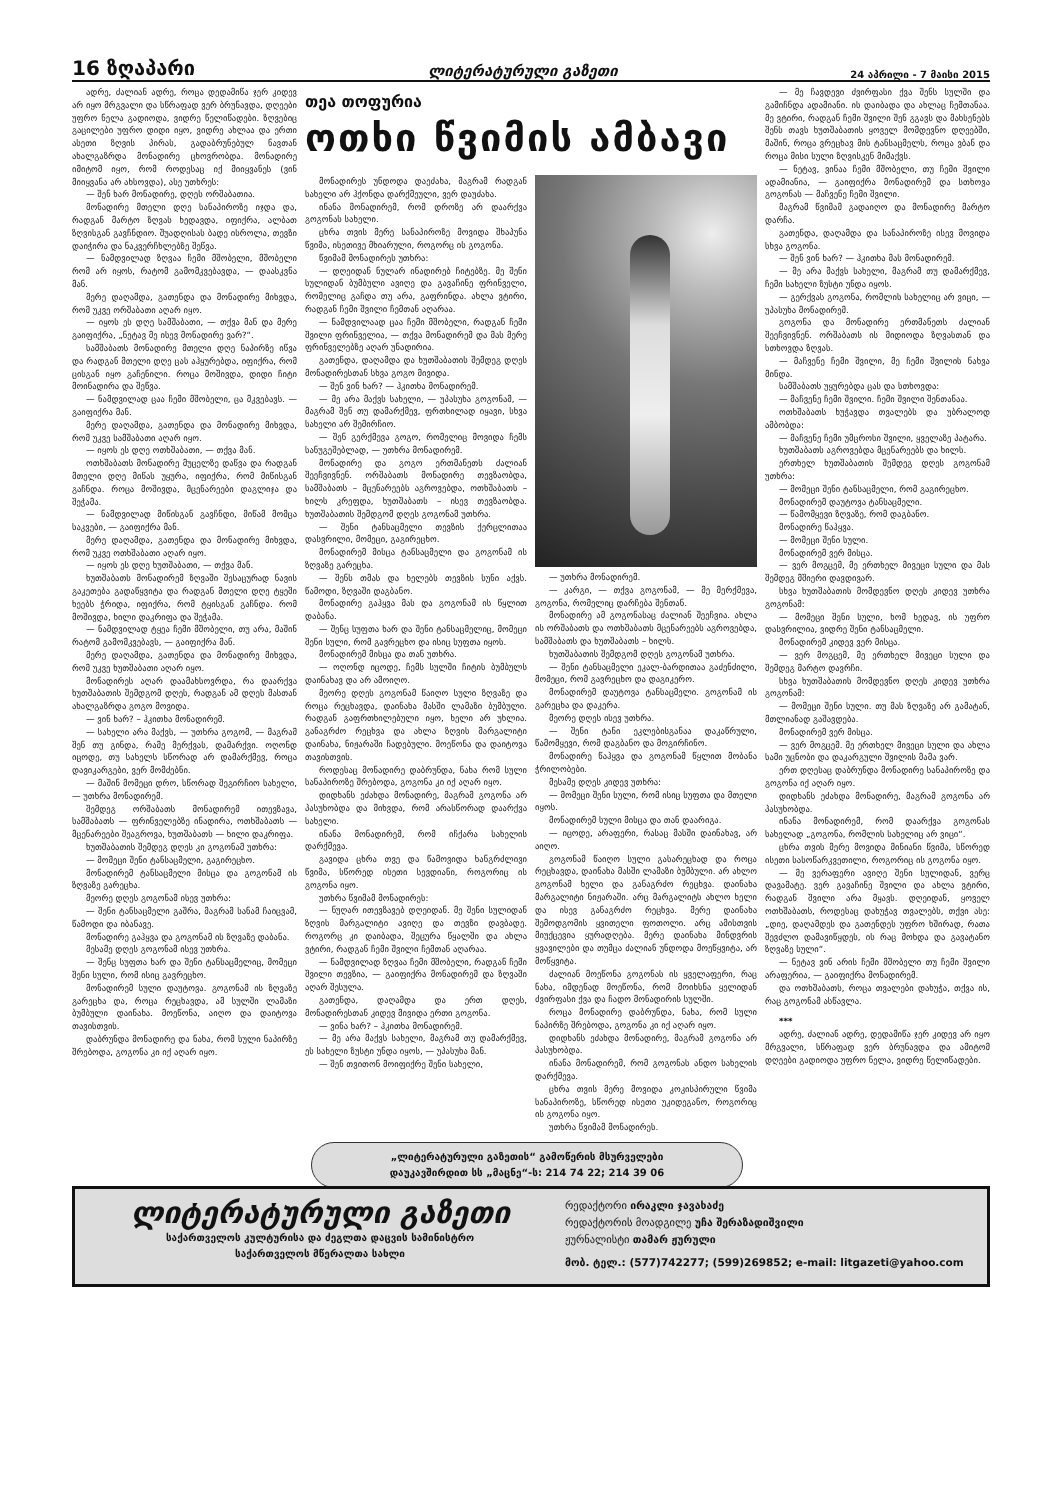16 ზღაპარი
ლიტერატურული გაზეთი
24 აპრილი - 7 მაისი 2015
ადრე, ძალიან ადრე, როცა დედამიწა ჯერ კიდევ არ იყო მრგვალი და სწრაფად ვერ ბრუნავდა, დღეები უფრო ნელა გადიოდა, ვიდრე წელიწადები. ზღვებიც გაცილები უფრო დიდი იყო, ვიდრე ახლაა და ერთი ასეთი ზღვის პირას, გადაბრუნებულ ნავთან ახალგაზრდა მონადირე ცხოვრობდა. მონადირე იმიტომ იყო, რომ როდესაც იქ მიიყვანეს (ვინ მიიყვანა არ ახსოვდა), ასე უთხრეს:
— შენ ხარ მონადირე, დღეს ორშაბათია.
მონადირე მთელი დღე სანაპიროზე იჯდა და, რადგან მარტო ზღვას ხედავდა, იფიქრა, ალბათ ზღვისგან გავჩნდიო. შუადღისას ბადე ისროლა, თევზი დაიჭირა და ნაკვერჩხლებზე შეწვა.
— ნამდვილად ზღვაა ჩემი მშობელი, მშობელი რომ არ იყოს, რატომ გამომკვებავდა, — დაასკვნა მან.
მერე დაღამდა, გათენდა და მონადირე მიხვდა, რომ უკვე ორშაბათი აღარ იყო.
— იყოს ეს დღე სამშაბათი, — თქვა მან და მერე გაიფიქრა, „ნეტავ მე ისევ მონადირე ვარ?“.
სამშაბათს მონადირე მთელი დღე ნაპირზე იწვა და რადგან მთელი დღე ცას აჰყურებდა, იფიქრა, რომ ცისგან იყო გაჩენილი. როცა მოშივდა, დიდი ჩიტი მოინადირა და შეწვა.
— ნამდვილად ცაა ჩემი მშობელი, ცა მკვებავს. — გაიფიქრა მან.
მერე დაღამდა, გათენდა და მონადირე მიხვდა, რომ უკვე სამშაბათი აღარ იყო.
— იყოს ეს დღე ოთხშაბათი, — თქვა მან.
ოთხშაბათს მონადირე მუცელზე დაწვა და რადგან მთელი დღე მიწას უყურა, იფიქრა, რომ მიწისგან გაჩნდა. როცა მოშივდა, მცენარეები დაგლიჯა და შეჭამა.
— ნამდვილად მიწისგან გავჩნდი, მიწამ მომცა საკვები, — გაიფიქრა მან.
მერე დაღამდა, გათენდა და მონადირე მიხვდა, რომ უკვე ოთხშაბათი აღარ იყო.
— იყოს ეს დღე ხუთშაბათი, — თქვა მან.
ხუთშაბათს მონადირემ ზღვაში შესაცურად ნავის გაკეთება გადაწყვიტა და რადგან მთელი დღე ტყეში ხეებს ჭრიდა, იფიქრა, რომ ტყისგან გაჩნდა. რომ მოშივდა, ხილი დაკრიფა და შეჭამა.
— ნამდვილად ტყეა ჩემი მშობელი, თუ არა, მაშინ რატომ გამომკვებავს, — გაიფიქრა მან.
მერე დაღამდა, გათენდა და მონადირე მიხვდა, რომ უკვე ხუთშაბათი აღარ იყო.
მონადირეს აღარ დაამახსოვრდა, რა დაარქვა ხუთშაბათის შემდგომ დღეს, რადგან ამ დღეს მასთან ახალგაზრდა გოგო მოვიდა.
— ვინ ხარ? – ჰკითხა მონადირემ.
— სახელი არა მაქვს, — უთხრა გოგომ, — მაგრამ შენ თუ გინდა, რამე მერქვას, დამარქვი. ოღონდ იცოდე, თუ სახელს სწორად არ დამარქმევ, როცა დავიკარგები, ვერ მომძებნი.
— მაშინ მომეცი დრო, სწორად შეგირჩიო სახელი, — უთხრა მონადირემ.
შემდეგ ორშაბათს მონადირემ ითევზავა, სამშაბათს — ფრინველებზე ინადირა, ოთხშაბათს — მცენარეები შეაგროვა, ხუთშაბათს — ხილი დაკრიფა.
ხუთშაბათის შემდეგ დღეს კი გოგონამ უთხრა:
— მომეცი შენი ტანსაცმელი, გაგირეცხო.
მონადირემ ტანსაცმელი მისცა და გოგონამ ის ზღვაზე გარეცხა.
მეორე დღეს გოგონამ ისევ უთხრა:
— შენი ტანსაცმელი გაშრა, მაგრამ სანამ ჩაიცვამ, წამოდი და იბანავე.
მონადირე გაჰყვა და გოგონამ ის ზღვაზე დაბანა.
მესამე დღეს გოგონამ ისევ უთხრა.
— შენც სუფთა ხარ და შენი ტანსაცმელიც, მომეცი შენი სული, რომ ისიც გავრეცხო.
მონადირემ სული დაუტოვა. გოგონამ ის ზღვაზე გარეცხა და, როცა რეცხავდა, ამ სულში ლამაზი ბუმბული დაინახა. მოეწონა, აიღო და დაიტოვა თავისთვის.
დაბრუნდა მონადირე და ნახა, რომ სული ნაპირზე შრებოდა, გოგონა კი იქ აღარ იყო.
თეა თოფურია
ოთხი წვიმის ამბავი
მონადირეს უნდოდა დაეძახა, მაგრამ რადგან სახელი არ ჰქონდა დარქმეული, ვერ დაუძახა.
ინანა მონადირემ, რომ დროზე არ დაარქვა გოგონას სახელი.
ცხრა თვის მერე სანაპიროზე მოვიდა შხაპუნა წვიმა, ისეთივე მხიარული, როგორც ის გოგონა.
წვიმამ მონადირეს უთხრა:
— დღეიდან ნულარ ინადირებ ჩიტებზე. მე შენი სულიდან ბუმბული ავიღე და გავაჩინე ფრინველი, რომელიც გაჩდა თუ არა, გაფრინდა. ახლა ვტირი, რადგან ჩემი შვილი ჩემთან აღარაა.
— ნამდვილაად ცაა ჩემი მშობელი, რადგან ჩემი შვილი ფრინველია, — თქვა მონადირემ და მას მერე ფრინველებზე აღარ უნადირია.
გათენდა, დაღამდა და ხუთშაბათის შემდეგ დღეს მონადირესთან სხვა გოგო მივიდა.
— შენ ვინ ხარ? — ჰკითხა მონადირემ.
— მე არა მაქვს სახელი, — უპასუხა გოგონამ, — მაგრამ შენ თუ დამარქმევ, ფრთხილად იყავი, სხვა სახელი არ შემირჩიო.
— შენ გერქმევა გოგო, რომელიც მოვიდა ჩემს სანუგეშებლად, — უთხრა მონადირემ.
მონადირე და გოგო ერთმანეთს ძალიან შეეჩვივნენ. ორშაბათს მონადირე თევზაობდა, სამშაბათს – მცენარეებს აგროვებდა, ოთხშაბათს – ხილს კრეფდა, ხუთშაბათს – ისევ თევზაობდა. ხუთშაბათის შემდგომ დღეს გოგონამ უთხრა.
— შენი ტანსაცმელი თევზის ქერცლითაა დასვრილი, მომეცი, გაგირეცხო.
მონადირემ მისცა ტანსაცმელი და გოგონამ ის ზღვაზე გარეცხა.
— შენს თმას და ხელებს თევზის სუნი აქვს. წამოდი, ზღვაში დაგბანო.
მონადირე გაჰყვა მას და გოგონამ ის წყლით დაბანა.
— შენც სუფთა ხარ და შენი ტანსაცმელიც, მომეცი შენი სული, რომ გავრეცხო და ისიც სუფთა იყოს.
მონადირემ მისცა და თან უთხრა.
— ოღონდ იცოდე, ჩემს სულში ჩიტის ბუმბულს დაინახავ და არ ამოიღო.
მეორე დღეს გოგონამ წაიღო სული ზღვაზე და როცა რეცხავდა, დაინახა მასში ლამაზი ბუმბული. რადგან გაფრთხილებული იყო, ხელი არ უხლია. განაგრძო რეცხვა და ახლა ზღვის მარგალიტი დაინახა, ნიჟარაში ჩადებული. მოეწონა და დაიტოვა თავისთვის.
როდესაც მონადირე დაბრუნდა, ნახა რომ სული სანაპიროზე შრებოდა, გოგონა კი იქ აღარ იყო.
დიდხანს ეძახდა მონადირე, მაგრამ გოგონა არ პასუხობდა და მიხვდა, რომ არასწორად დაარქვა სახელი.
ინანა მონადირემ, რომ იჩქარა სახელის დარქმევა.
გავიდა ცხრა თვე და წამოვიდა ხანგრძლივი წვიმა, სწორედ ისეთი სევდიანი, როგორიც ის გოგონა იყო.
უთხრა წვიმამ მონადირეს:
— ნუღარ ითევზავებ დღეიდან. მე შენი სულიდან ზღვის მარგალიტი ავიღე და თევზი დავბადე. როგორც კი დაიბადა, შეცურა წყალში და ახლა ვტირი, რადგან ჩემი შვილი ჩემთან აღარაა.
— ნამდვილად ზღვაა ჩემი მშობელი, რადგან ჩემი შვილი თევზია, — გაიფიქრა მონადირემ და ზღვაში აღარ შესულა.
გათენდა, დაღამდა და ერთ დღეს, მონადირესთან კიდევ მივიდა ერთი გოგონა.
— ვინა ხარ? – ჰკითხა მონადირემ.
— მე არა მაქვს სახელი, მაგრამ თუ დამარქმევ, ეს სახელი ზუსტი უნდა იყოს, — უპასუხა მან.
— შენ თვითონ მოიფიქრე შენი სახელი,
— უთხრა მონადირემ.
— კარგი, — თქვა გოგონამ, — მე მერქმევა, გოგონა, რომელიც დარჩება შენთან.
მონადირე ამ გოგონასაც ძალიან შეეჩვია. ახლა ის ორშაბათს და ოთხშაბათს მცენარეებს აგროვებდა, სამშაბათს და ხუთშაბათს – ხილს.
ხუთშაბათის შემდგომ დღეს გოგონამ უთხრა.
— შენი ტანსაცმელი ეკალ-ბარდითაა გაძენძილი, მომეცი, რომ გავრეცხო და დაგიკერო.
მონადირემ დაუტოვა ტანსაცმელი. გოგონამ ის გარეცხა და დაკერა.
მეორე დღეს ისევ უთხრა.
— შენი ტანი ეკლებისგანაა დაკაწრული, წამომყევი, რომ დაგბანო და მოგირჩინო.
მონადირე წაჰყვა და გოგონამ წყლით მობანა ჭრილობები.
მესამე დღეს კიდევ უთხრა:
— მომეცი შენი სული, რომ ისიც სუფთა და მთელი იყოს.
მონადირემ სული მისცა და თან დაარიგა.
— იცოდე, არაფერი, რასაც მასში დაინახავ, არ აიღო.
გოგონამ წაიღო სული გასარეცხად და როცა რეცხავდა, დაინახა მასში ლამაზი ბუმბული. არ ახლო გოგონამ ხელი და განაგრძო რეცხვა. დაინახა მარგალიტი ნიჟარაში. არც მარგალიტს ახლო ხელი და ისევ განაგრძო რეცხვა. მერე დაინახა შემოდგომის ყვითელი ფოთოლი. არც ამისთვის მიუქცევია ყურადღება. მერე დაინახა მინდვრის ყვავილები და თუმცა ძალიან უნდოდა მოეწყვიტა, არ მოწყვიტა.
ძალიან მოეწონა გოგონას ის ყველაფერი, რაც ნახა, იმდენად მოეწონა, რომ მოიხსნა ყელიდან ძვირფასი ქვა და ჩადო მონადირის სულში.
როცა მონადირე დაბრუნდა, ნახა, რომ სული ნაპირზე შრებოდა, გოგონა კი იქ აღარ იყო.
დიდხანს ეძახდა მონადირე, მაგრამ გოგონა არ პასუხობდა.
ინანა მონადირემ, რომ გოგონას ანდო სახელის დარქმევა.
ცხრა თვის მერე მოვიდა კოკისპირული წვიმა სანაპიროზე, სწორედ ისეთი უკიდეგანო, როგორიც ის გოგონა იყო.
უთხრა წვიმამ მონადირეს.
„ლიტერატურული გაზეთის“ გამოწერის მსურველები
დაუკავშირდით სს „მაცნე“-ს: 214 74 22; 214 39 06
— მე ჩავდევი ძვირფასი ქვა შენს სულში და გამიჩნდა ადამიანი. ის დაიბადა და ახლაც ჩემთანაა. მე ვტირი, რადგან ჩემი შვილი შენ გგავს და მახსენებს შენს თავს ხუთშაბათის ყოველ მომდევნო დღეებში, მაშინ, როცა ვრეცხავ მის ტანსაცმელს, როცა ვბან და როცა მისი სული ზღვისკენ მიმაქვს.
— ნეტავ, ვინაა ჩემი მშობელი, თუ ჩემი შვილი ადამიანია, — გაიფიქრა მონადირემ და სთხოვა გოგონას — მაჩვენე ჩემი შვილი.
მაგრამ წვიმამ გადაიღო და მონადირე მარტო დარჩა.
გათენდა, დაღამდა და სანაპიროზე ისევ მოვიდა სხვა გოგონა.
— შენ ვინ ხარ? — ჰკითხა მას მონადირემ.
— მე არა მაქვს სახელი, მაგრამ თუ დამარქმევ, ჩემი სახელი ზუსტი უნდა იყოს.
— გერქვას გოგონა, რომლის სახელიც არ ვიცი, — უპასუხა მონადირემ.
გოგონა და მონადირე ერთმანეთს ძალიან შეეჩვივნენ. ორშაბათს ის მიდიოდა ზღვასთან და სთხოვდა ზღვას.
— მაჩვენე ჩემი შვილი, მე ჩემი შვილის ნახვა მინდა.
სამშაბათს უყურებდა ცას და სთხოვდა:
— მაჩვენე ჩემი შვილი. ჩემი შვილი შენთანაა.
ოთხშაბათს ხუჭავდა თვალებს და უბრალოდ ამბობდა:
— მაჩვენე ჩემი უმცროსი შვილი, ყველაზე პატარა.
ხუთშაბათს აგროვებდა მცენარეებს და ხილს.
ერთხელ ხუთშაბათის შემდეგ დღეს გოგონამ უთხრა:
— მომეცი შენი ტანსაცმელი, რომ გაგირეცხო.
მონადირემ დაუტოვა ტანსაცმელი.
— წამომყევი ზღვაზე, რომ დაგბანო.
მონადირე წაჰყვა.
— მომეცი შენი სული.
მონადირემ ვერ მისცა.
— ვერ მოგცემ, მე ერთხელ მივეცი სული და მას შემდეგ მშიერი დავდივარ.
სხვა ხუთშაბათის მომდევნო დღეს კიდევ უთხრა გოგონამ:
— მომეცი შენი სული, ხომ ხედავ, ის უფრო დასვრილია, ვიდრე შენი ტანსაცმელი.
მონადირემ კიდევ ვერ მისცა.
— ვერ მოგცემ, მე ერთხელ მივეცი სული და შემდეგ მარტო დავრჩი.
სხვა ხუთშაბათის მომდევნო დღეს კიდევ უთხრა გოგონამ:
— მომეცი შენი სული. თუ მას ზღვაზე არ გამატან, მთლიანად გაშავდება.
მონადირემ ვერ მისცა.
— ვერ მოგცემ. მე ერთხელ მივეცი სული და ახლა სამი უცნობი და დაკარგული შვილის მამა ვარ.
ერთ დღესაც დაბრუნდა მონადირე სანაპიროზე და გოგონა იქ აღარ იყო.
დიდხანს ეძახდა მონადირე, მაგრამ გოგონა არ პასუხობდა.
ინანა მონადირემ, რომ დაარქვა გოგონას სახელად „გოგონა, რომლის სახელიც არ ვიცი“.
ცხრა თვის მერე მოვიდა მინიანი წვიმა, სწორედ ისეთი სასოწარკვეთილი, როგორიც ის გოგონა იყო.
— მე ვერაფერი ავიღე შენი სულიდან, ვერც დავამატე. ვერ გავაჩინე შვილი და ახლა ვტირი, რადგან შვილი არა მყავს. დღეიდან, ყოველ ოთხშაბათს, როდესაც დახუჭავ თვალებს, თქვი ასე: „დიე, დაღამდეს და გათენდეს უფრო ხშირად, რათა შევძლო დამავიწყდეს, ის რაც მოხდა და გავატანო ზღვაზე სული“.
— ნეტავ ვინ არის ჩემი მშობელი თუ ჩემი შვილი არაფერია, — გაიფიქრა მონადირემ.
და ოთხშაბათს, როცა თვალები დახუჭა, თქვა ის, რაც გოგონამ ასწავლა.
***
ადრე, ძალიან ადრე, დედამიწა ჯერ კიდევ არ იყო მრგვალი, სწრაფად ვერ ბრუნავდა და ამიტომ დღეები გადიოდა უფრო ნელა, ვიდრე წელიწადები.
ლიტერატურული გაზეთი
საქართველოს კულტურისა და ძეგლთა დაცვის სამინისტრო
საქართველოს მწერალთა სახლი
რედაქტორი ირაკლი ჯავახაძე
რედაქტორის მოადგილე უჩა შერაზადიშვილი
ჟურნალისტი თამარ ჟურული
მობ. ტელ.: (577)742277; (599)269852; e-mail: litgazeti@yahoo.com